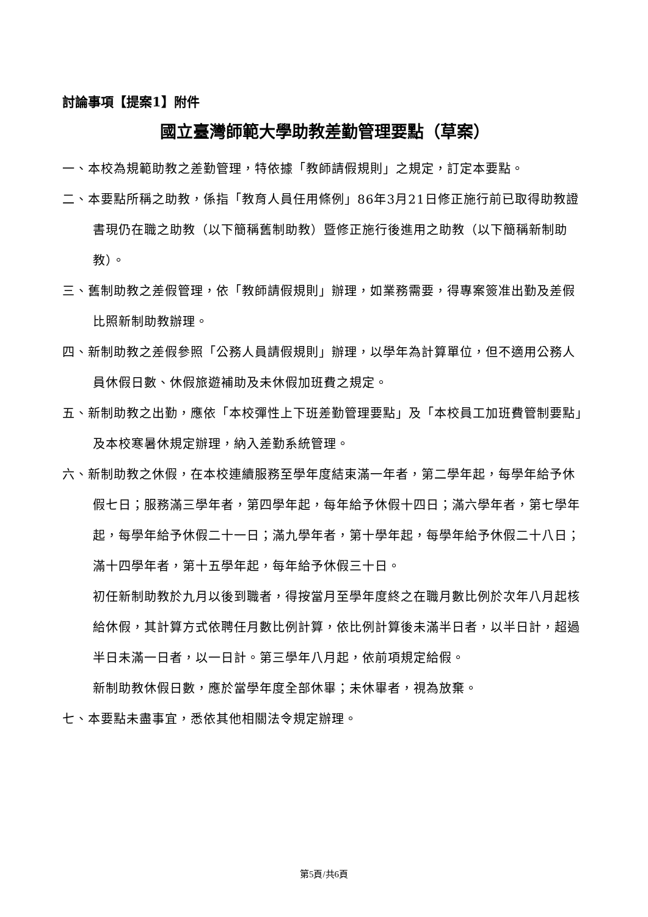討論事項【提案1】附件
國立臺灣師範大學助教差勤管理要點（草案）
一、本校為規範助教之差勤管理，特依據「教師請假規則」之規定，訂定本要點。
二、本要點所稱之助教，係指「教育人員任用條例」86年3月21日修正施行前已取得助教證書現仍在職之助教（以下簡稱舊制助教）暨修正施行後進用之助教（以下簡稱新制助教）。
三、舊制助教之差假管理，依「教師請假規則」辦理，如業務需要，得專案簽准出勤及差假比照新制助教辦理。
四、新制助教之差假參照「公務人員請假規則」辦理，以學年為計算單位，但不適用公務人員休假日數、休假旅遊補助及未休假加班費之規定。
五、新制助教之出勤，應依「本校彈性上下班差勤管理要點」及「本校員工加班費管制要點」及本校寒暑休規定辦理，納入差勤系統管理。
六、新制助教之休假，在本校連續服務至學年度結束滿一年者，第二學年起，每學年給予休假七日；服務滿三學年者，第四學年起，每年給予休假十四日；滿六學年者，第七學年起，每學年給予休假二十一日；滿九學年者，第十學年起，每學年給予休假二十八日；滿十四學年者，第十五學年起，每年給予休假三十日。
初任新制助教於九月以後到職者，得按當月至學年度終之在職月數比例於次年八月起核給休假，其計算方式依聘任月數比例計算，依比例計算後未滿半日者，以半日計，超過半日未滿一日者，以一日計。第三學年八月起，依前項規定給假。
新制助教休假日數，應於當學年度全部休畢；未休畢者，視為放棄。
七、本要點未盡事宜，悉依其他相關法令規定辦理。
第5頁/共6頁